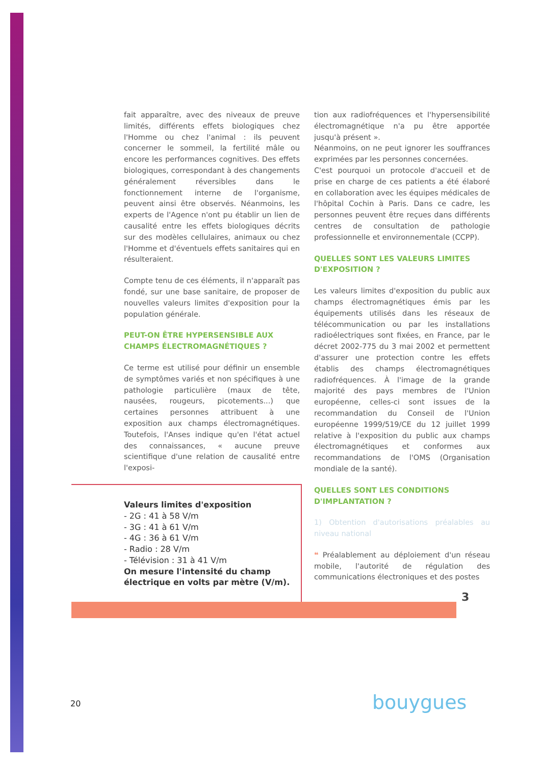fait apparaître, avec des niveaux de preuve limités, différents effets biologiques chez l'Homme ou chez l'animal : ils peuvent concerner le sommeil, la fertilité mâle ou encore les performances cognitives. Des effets biologiques, correspondant à des changements généralement réversibles dans le fonctionnement interne de l'organisme, peuvent ainsi être observés. Néanmoins, les experts de l'Agence n'ont pu établir un lien de causalité entre les effets biologiques décrits sur des modèles cellulaires, animaux ou chez l'Homme et d'éventuels effets sanitaires qui en résulteraient.
Compte tenu de ces éléments, il n'apparaît pas fondé, sur une base sanitaire, de proposer de nouvelles valeurs limites d'exposition pour la population générale.
PEUT-ON ÊTRE HYPERSENSIBLE AUX CHAMPS ÉLECTROMAGNÉTIQUES ?
Ce terme est utilisé pour définir un ensemble de symptômes variés et non spécifiques à une pathologie particulière (maux de tête, nausées, rougeurs, picotements...) que certaines personnes attribuent à une exposition aux champs électromagnétiques. Toutefois, l'Anses indique qu'en l'état actuel des connaissances, « aucune preuve scientifique d'une relation de causalité entre l'exposi-
Valeurs limites d'exposition
- 2G : 41 à 58 V/m
- 3G : 41 à 61 V/m
- 4G : 36 à 61 V/m
- Radio : 28 V/m
- Télévision : 31 à 41 V/m
On mesure l'intensité du champ électrique en volts par mètre (V/m).
tion aux radiofréquences et l'hypersensibilité électromagnétique n'a pu être apportée jusqu'à présent ».
Néanmoins, on ne peut ignorer les souffrances exprimées par les personnes concernées.
C'est pourquoi un protocole d'accueil et de prise en charge de ces patients a été élaboré en collaboration avec les équipes médicales de l'hôpital Cochin à Paris. Dans ce cadre, les personnes peuvent être reçues dans différents centres de consultation de pathologie professionnelle et environnementale (CCPP).
QUELLES SONT LES VALEURS LIMITES D'EXPOSITION ?
Les valeurs limites d'exposition du public aux champs électromagnétiques émis par les équipements utilisés dans les réseaux de télécommunication ou par les installations radioélectriques sont fixées, en France, par le décret 2002-775 du 3 mai 2002 et permettent d'assurer une protection contre les effets établis des champs électromagnétiques radiofréquences. À l'image de la grande majorité des pays membres de l'Union européenne, celles-ci sont issues de la recommandation du Conseil de l'Union européenne 1999/519/CE du 12 juillet 1999 relative à l'exposition du public aux champs électromagnétiques et conformes aux recommandations de l'OMS (Organisation mondiale de la santé).
QUELLES SONT LES CONDITIONS D'IMPLANTATION ?
1) Obtention d'autorisations préalables au niveau national
❝ Préalablement au déploiement d'un réseau mobile, l'autorité de régulation des communications électroniques et des postes
3
20 bouygues